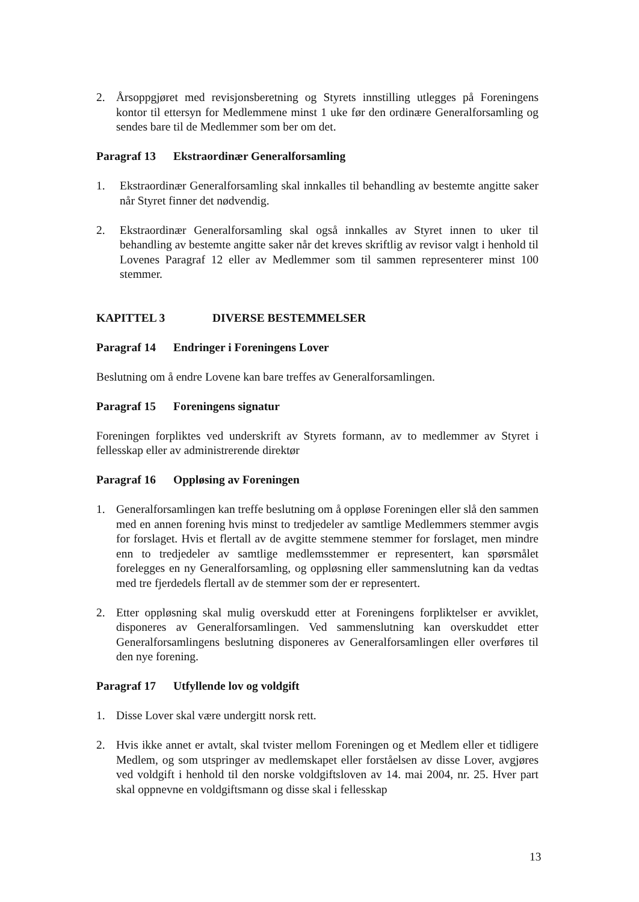2. Årsoppgjøret med revisjonsberetning og Styrets innstilling utlegges på Foreningens kontor til ettersyn for Medlemmene minst 1 uke før den ordinære Generalforsamling og sendes bare til de Medlemmer som ber om det.
Paragraf 13 Ekstraordinær Generalforsamling
1. Ekstraordinær Generalforsamling skal innkalles til behandling av bestemte angitte saker når Styret finner det nødvendig.
2. Ekstraordinær Generalforsamling skal også innkalles av Styret innen to uker til behandling av bestemte angitte saker når det kreves skriftlig av revisor valgt i henhold til Lovenes Paragraf 12 eller av Medlemmer som til sammen representerer minst 100 stemmer.
KAPITTEL 3 DIVERSE BESTEMMELSER
Paragraf 14 Endringer i Foreningens Lover
Beslutning om å endre Lovene kan bare treffes av Generalforsamlingen.
Paragraf 15 Foreningens signatur
Foreningen forpliktes ved underskrift av Styrets formann, av to medlemmer av Styret i fellesskap eller av administrerende direktør
Paragraf 16 Oppløsing av Foreningen
1. Generalforsamlingen kan treffe beslutning om å oppløse Foreningen eller slå den sammen med en annen forening hvis minst to tredjedeler av samtlige Medlemmers stemmer avgis for forslaget. Hvis et flertall av de avgitte stemmene stemmer for forslaget, men mindre enn to tredjedeler av samtlige medlemsstemmer er representert, kan spørsmålet forelegges en ny Generalforsamling, og oppløsning eller sammenslutning kan da vedtas med tre fjerdedels flertall av de stemmer som der er representert.
2. Etter oppløsning skal mulig overskudd etter at Foreningens forpliktelser er avviklet, disponeres av Generalforsamlingen. Ved sammenslutning kan overskuddet etter Generalforsamlingens beslutning disponeres av Generalforsamlingen eller overføres til den nye forening.
Paragraf 17 Utfyllende lov og voldgift
1. Disse Lover skal være undergitt norsk rett.
2. Hvis ikke annet er avtalt, skal tvister mellom Foreningen og et Medlem eller et tidligere Medlem, og som utspringer av medlemskapet eller forståelsen av disse Lover, avgjøres ved voldgift i henhold til den norske voldgiftsloven av 14. mai 2004, nr. 25. Hver part skal oppnevne en voldgiftsmann og disse skal i fellesskap
13